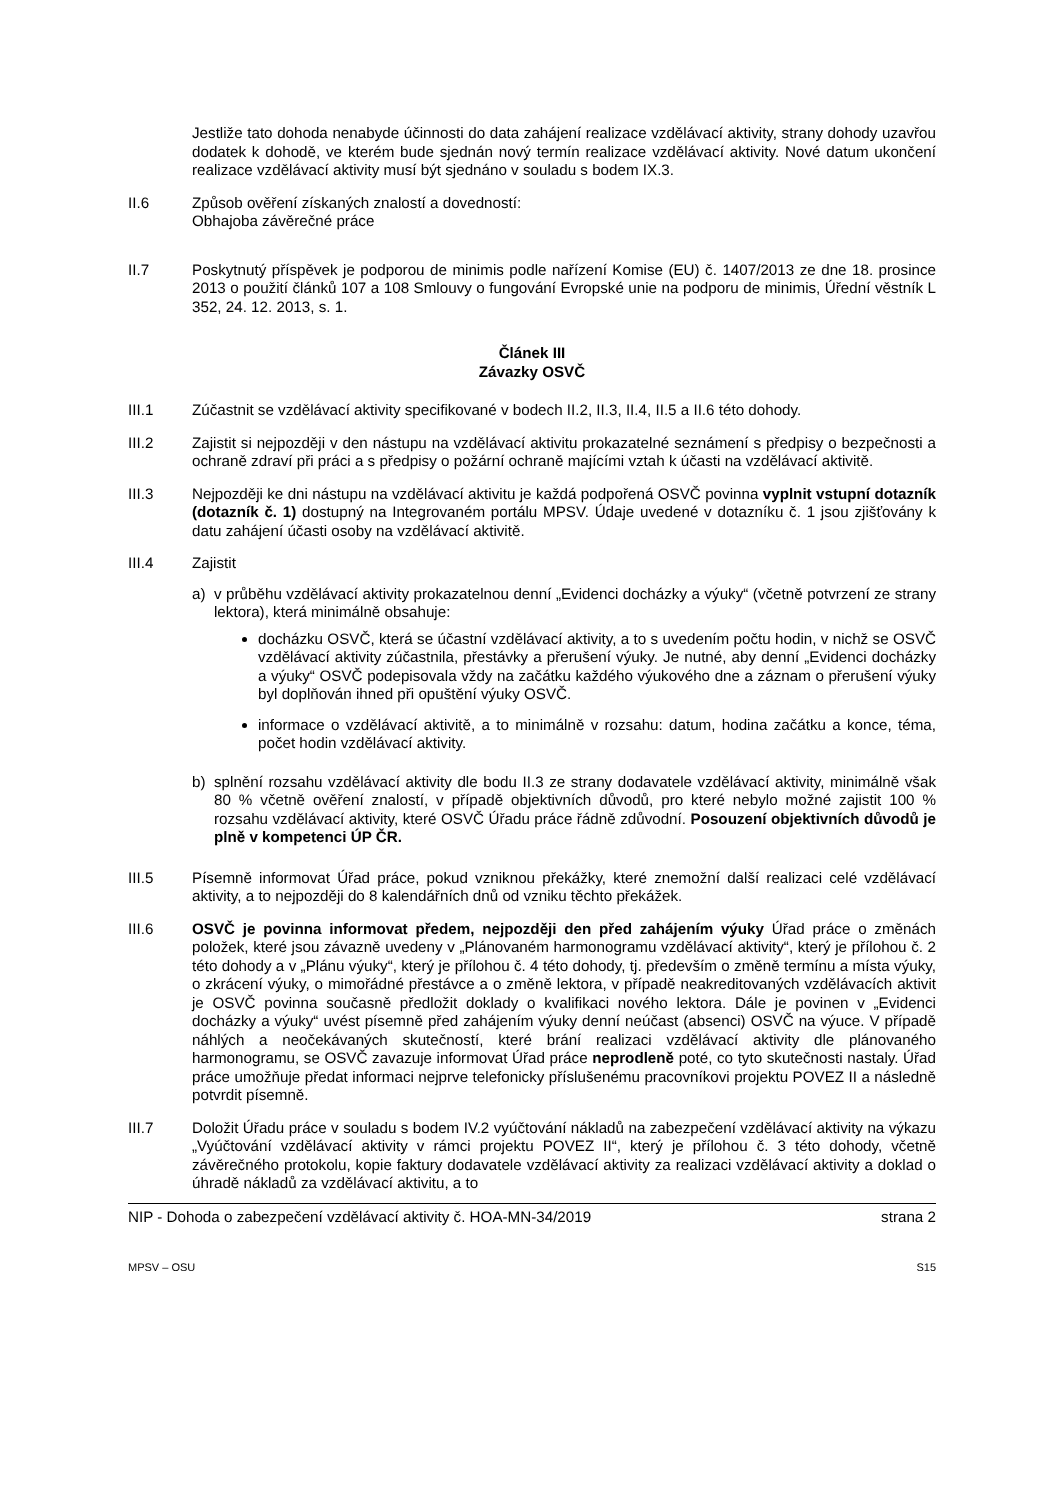Jestliže tato dohoda nenabyde účinnosti do data zahájení realizace vzdělávací aktivity, strany dohody uzavřou dodatek k dohodě, ve kterém bude sjednán nový termín realizace vzdělávací aktivity. Nové datum ukončení realizace vzdělávací aktivity musí být sjednáno v souladu s bodem IX.3.
II.6 Způsob ověření získaných znalostí a dovedností:
Obhajoba závěrečné práce
II.7 Poskytnutý příspěvek je podporou de minimis podle nařízení Komise (EU) č. 1407/2013 ze dne 18. prosince 2013 o použití článků 107 a 108 Smlouvy o fungování Evropské unie na podporu de minimis, Úřední věstník L 352, 24. 12. 2013, s. 1.
Článek III
Závazky OSVČ
III.1 Zúčastnit se vzdělávací aktivity specifikované v bodech II.2, II.3, II.4, II.5 a II.6 této dohody.
III.2 Zajistit si nejpozději v den nástupu na vzdělávací aktivitu prokazatelné seznámení s předpisy o bezpečnosti a ochraně zdraví při práci a s předpisy o požární ochraně majícími vztah k účasti na vzdělávací aktivitě.
III.3 Nejpozději ke dni nástupu na vzdělávací aktivitu je každá podpořená OSVČ povinna vyplnit vstupní dotazník (dotazník č. 1) dostupný na Integrovaném portálu MPSV. Údaje uvedené v dotazníku č. 1 jsou zjišťovány k datu zahájení účasti osoby na vzdělávací aktivitě.
III.4 Zajistit
a) v průběhu vzdělávací aktivity prokazatelnou denní „Evidenci docházky a výuky“ (včetně potvrzení ze strany lektora), která minimálně obsahuje:
docházku OSVČ, která se účastní vzdělávací aktivity, a to s uvedením počtu hodin, v nichž se OSVČ vzdělávací aktivity zúčastnila, přestávky a přerušení výuky. Je nutné, aby denní „Evidenci docházky a výuky“ OSVČ podepisovala vždy na začátku každého výukového dne a záznam o přerušení výuky byl doplňován ihned při opuštění výuky OSVČ.
informace o vzdělávací aktivitě, a to minimálně v rozsahu: datum, hodina začátku a konce, téma, počet hodin vzdělávací aktivity.
b) splnění rozsahu vzdělávací aktivity dle bodu II.3 ze strany dodavatele vzdělávací aktivity, minimálně však 80 % včetně ověření znalostí, v případě objektivních důvodů, pro které nebylo možné zajistit 100 % rozsahu vzdělávací aktivity, které OSVČ Úřadu práce řádně zdůvodní. Posouzení objektivních důvodů je plně v kompetenci ÚP ČR.
III.5 Písemně informovat Úřad práce, pokud vzniknou překážky, které znemožní další realizaci celé vzdělávací aktivity, a to nejpozději do 8 kalendářních dnů od vzniku těchto překážek.
III.6 OSVČ je povinna informovat předem, nejpozději den před zahájením výuky Úřad práce o změnách položek, které jsou závazně uvedeny v „Plánovaném harmonogramu vzdělávací aktivity“, který je přílohou č. 2 této dohody a v „Plánu výuky“, který je přílohou č. 4 této dohody, tj. především o změně termínu a místa výuky, o zkrácení výuky, o mimořádné přestávce a o změně lektora, v případě neakreditovaných vzdělávacích aktivit je OSVČ povinna současně předložit doklady o kvalifikaci nového lektora. Dále je povinen v „Evidenci docházky a výuky“ uvést písemně před zahájením výuky denní neúčast (absenci) OSVČ na výuce. V případě náhlých a neočekávaných skutečností, které brání realizaci vzdělávací aktivity dle plánovaného harmonogramu, se OSVČ zavazuje informovat Úřad práce neprodleně poté, co tyto skutečnosti nastaly. Úřad práce umožňuje předat informaci nejprve telefonicky příslušenému pracovníkovi projektu POVEZ II a následně potvrdit písemně.
III.7 Doložit Úřadu práce v souladu s bodem IV.2 vyúčtování nákladů na zabezpečení vzdělávací aktivity na výkazu „Vyúčtování vzdělávací aktivity v rámci projektu POVEZ II“, který je přílohou č. 3 této dohody, včetně závěrečného protokolu, kopie faktury dodavatele vzdělávací aktivity za realizaci vzdělávací aktivity a doklad o úhradě nákladů za vzdělávací aktivitu, a to
NIP - Dohoda o zabezpečení vzdělávací aktivity č. HOA-MN-34/2019 strana 2
MPSV – OSU S15